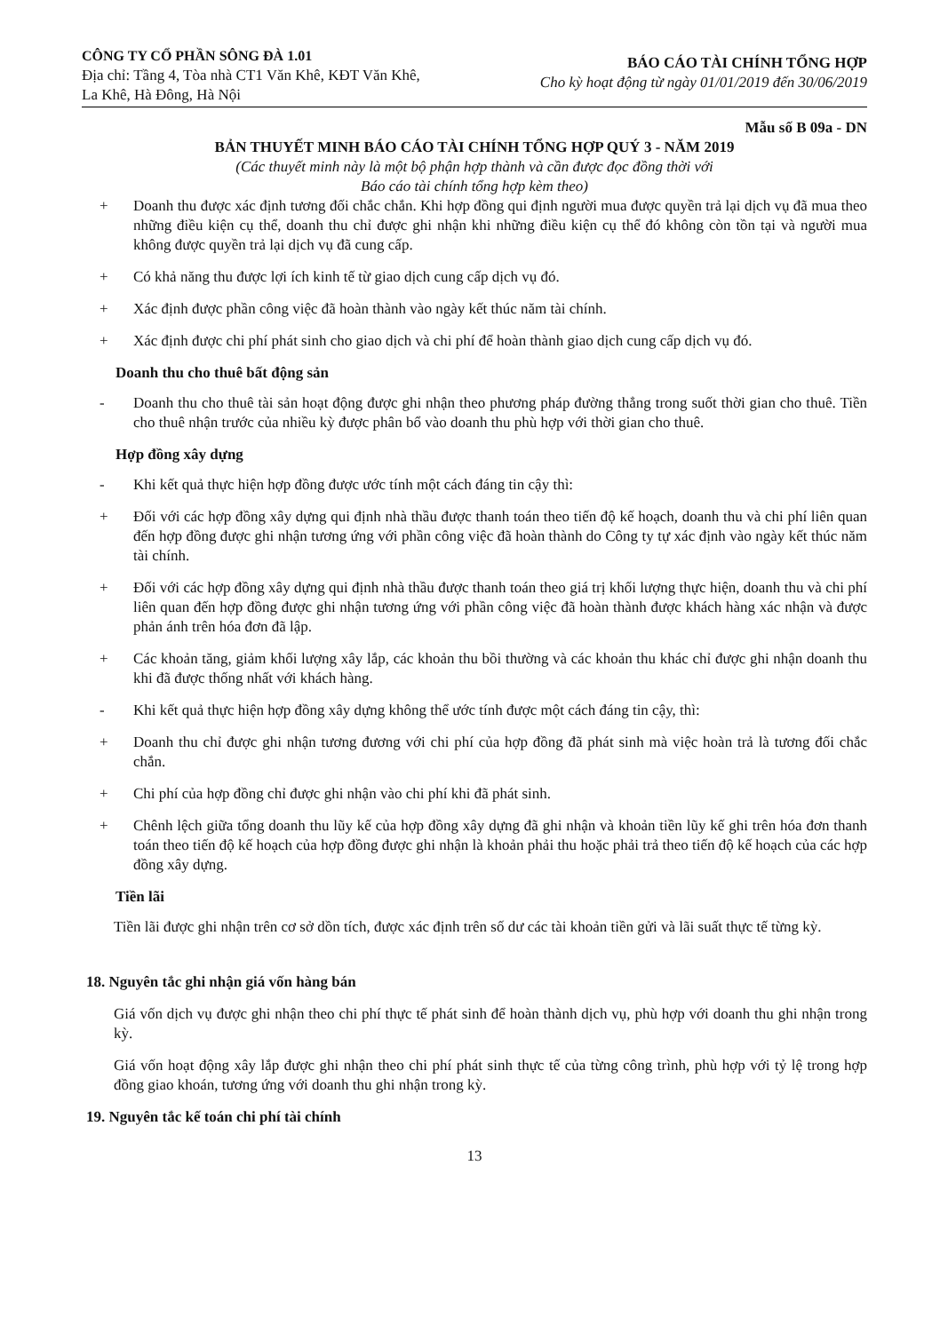CÔNG TY CỔ PHẦN SÔNG ĐÀ 1.01
Địa chỉ: Tầng 4, Tòa nhà CT1 Văn Khê, KĐT Văn Khê,
La Khê, Hà Đông, Hà Nội
BÁO CÁO TÀI CHÍNH TỔNG HỢP
Cho kỳ hoạt động từ ngày 01/01/2019 đến 30/06/2019
Mẫu số B 09a - DN
BẢN THUYẾT MINH BÁO CÁO TÀI CHÍNH TỔNG HỢP QUÝ 3 - NĂM 2019
(Các thuyết minh này là một bộ phận hợp thành và cần được đọc đồng thời với
Báo cáo tài chính tổng hợp kèm theo)
+ Doanh thu được xác định tương đối chắc chắn. Khi hợp đồng qui định người mua được quyền trả lại dịch vụ đã mua theo những điều kiện cụ thể, doanh thu chỉ được ghi nhận khi những điều kiện cụ thể đó không còn tồn tại và người mua không được quyền trả lại dịch vụ đã cung cấp.
+ Có khả năng thu được lợi ích kinh tế từ giao dịch cung cấp dịch vụ đó.
+ Xác định được phần công việc đã hoàn thành vào ngày kết thúc năm tài chính.
+ Xác định được chi phí phát sinh cho giao dịch và chi phí để hoàn thành giao dịch cung cấp dịch vụ đó.
Doanh thu cho thuê bất động sản
- Doanh thu cho thuê tài sản hoạt động được ghi nhận theo phương pháp đường thẳng trong suốt thời gian cho thuê. Tiền cho thuê nhận trước của nhiều kỳ được phân bổ vào doanh thu phù hợp với thời gian cho thuê.
Hợp đồng xây dựng
- Khi kết quả thực hiện hợp đồng được ước tính một cách đáng tin cậy thì:
+ Đối với các hợp đồng xây dựng qui định nhà thầu được thanh toán theo tiến độ kế hoạch, doanh thu và chi phí liên quan đến hợp đồng được ghi nhận tương ứng với phần công việc đã hoàn thành do Công ty tự xác định vào ngày kết thúc năm tài chính.
+ Đối với các hợp đồng xây dựng qui định nhà thầu được thanh toán theo giá trị khối lượng thực hiện, doanh thu và chi phí liên quan đến hợp đồng được ghi nhận tương ứng với phần công việc đã hoàn thành được khách hàng xác nhận và được phản ánh trên hóa đơn đã lập.
+ Các khoản tăng, giảm khối lượng xây lắp, các khoản thu bồi thường và các khoản thu khác chỉ được ghi nhận doanh thu khi đã được thống nhất với khách hàng.
- Khi kết quả thực hiện hợp đồng xây dựng không thể ước tính được một cách đáng tin cậy, thì:
+ Doanh thu chỉ được ghi nhận tương đương với chi phí của hợp đồng đã phát sinh mà việc hoàn trả là tương đối chắc chắn.
+ Chi phí của hợp đồng chỉ được ghi nhận vào chi phí khi đã phát sinh.
+ Chênh lệch giữa tổng doanh thu lũy kế của hợp đồng xây dựng đã ghi nhận và khoản tiền lũy kế ghi trên hóa đơn thanh toán theo tiến độ kế hoạch của hợp đồng được ghi nhận là khoản phải thu hoặc phải trả theo tiến độ kế hoạch của các hợp đồng xây dựng.
Tiền lãi
Tiền lãi được ghi nhận trên cơ sở dồn tích, được xác định trên số dư các tài khoản tiền gửi và lãi suất thực tế từng kỳ.
18. Nguyên tắc ghi nhận giá vốn hàng bán
Giá vốn dịch vụ được ghi nhận theo chi phí thực tế phát sinh để hoàn thành dịch vụ, phù hợp với doanh thu ghi nhận trong kỳ.
Giá vốn hoạt động xây lắp được ghi nhận theo chi phí phát sinh thực tế của từng công trình, phù hợp với tỷ lệ trong hợp đồng giao khoán, tương ứng với doanh thu ghi nhận trong kỳ.
19. Nguyên tắc kế toán chi phí tài chính
13